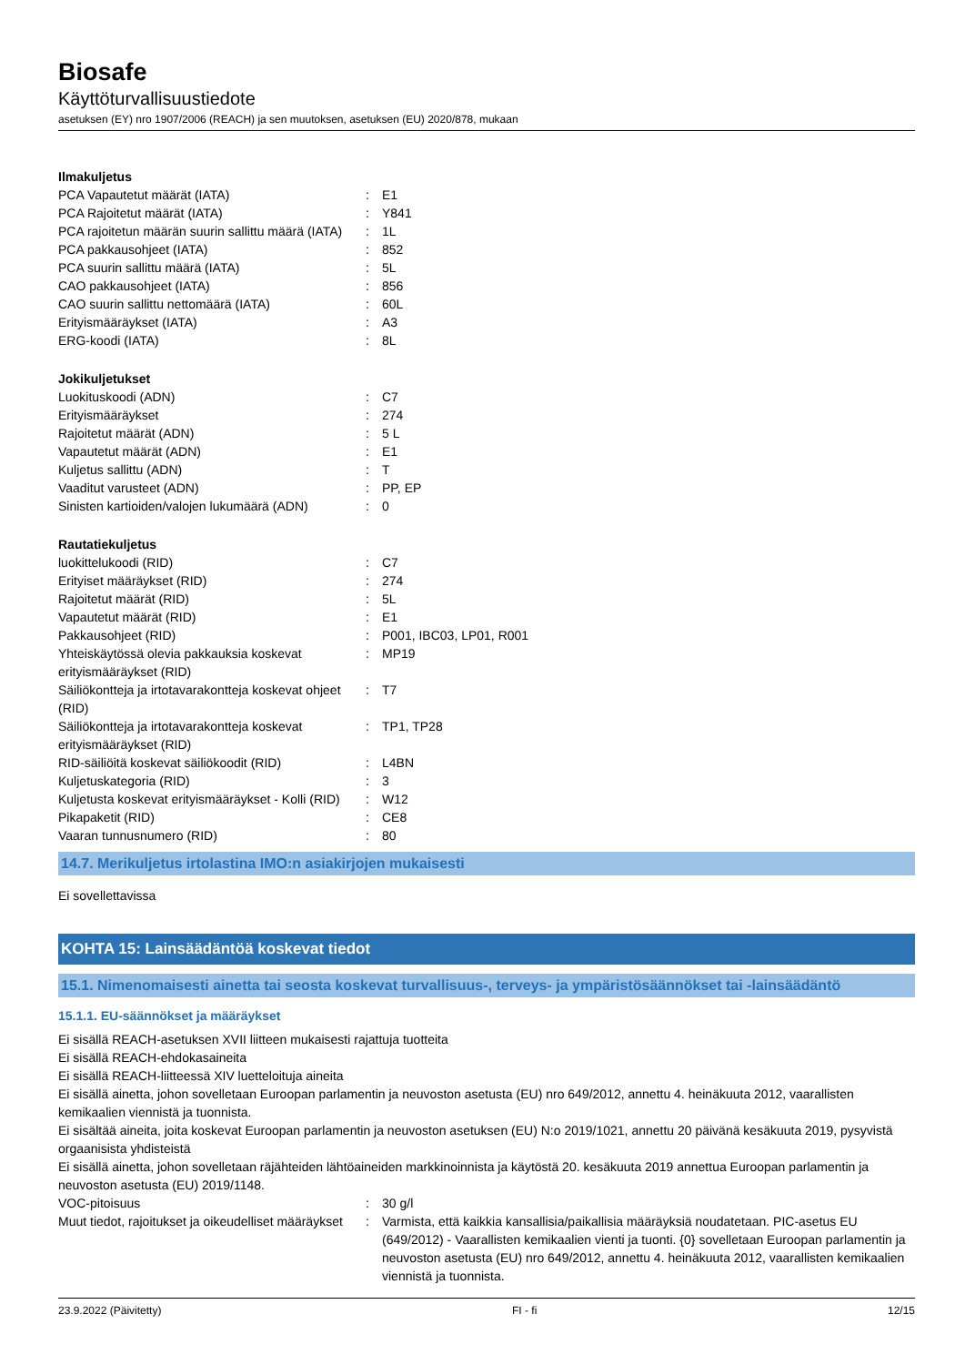Biosafe
Käyttöturvallisuustiedote
asetuksen (EY) nro 1907/2006 (REACH) ja sen muutoksen, asetuksen (EU) 2020/878, mukaan
Ilmakuljetus
| PCA Vapautetut määrät (IATA) | : | E1 |
| PCA Rajoitetut määrät (IATA) | : | Y841 |
| PCA rajoitetun määrän suurin sallittu määrä (IATA) | : | 1L |
| PCA pakkausohjeet (IATA) | : | 852 |
| PCA suurin sallittu määrä (IATA) | : | 5L |
| CAO pakkausohjeet (IATA) | : | 856 |
| CAO suurin sallittu nettomäärä (IATA) | : | 60L |
| Erityismääräykset (IATA) | : | A3 |
| ERG-koodi (IATA) | : | 8L |
Jokikuljetukset
| Luokituskoodi (ADN) | : | C7 |
| Erityismääräykset | : | 274 |
| Rajoitetut määrät (ADN) | : | 5 L |
| Vapautetut määrät (ADN) | : | E1 |
| Kuljetus sallittu (ADN) | : | T |
| Vaaditut varusteet (ADN) | : | PP, EP |
| Sinisten kartioiden/valojen lukumäärä (ADN) | : | 0 |
Rautatiekuljetus
| luokittelukoodi (RID) | : | C7 |
| Erityiset määräykset (RID) | : | 274 |
| Rajoitetut määrät (RID) | : | 5L |
| Vapautetut määrät (RID) | : | E1 |
| Pakkausohjeet (RID) | : | P001, IBC03, LP01, R001 |
| Yhteiskäytössä olevia pakkauksia koskevat erityismääräykset (RID) | : | MP19 |
| Säiliökontteja ja irtotavarakontteja koskevat ohjeet (RID) | : | T7 |
| Säiliökontteja ja irtotavarakontteja koskevat erityismääräykset (RID) | : | TP1, TP28 |
| RID-säiliöitä koskevat säiliökoodit (RID) | : | L4BN |
| Kuljetuskategoria (RID) | : | 3 |
| Kuljetusta koskevat erityismääräykset - Kolli (RID) | : | W12 |
| Pikapaketit (RID) | : | CE8 |
| Vaaran tunnusnumero (RID) | : | 80 |
14.7. Merikuljetus irtolastina IMO:n asiakirjojen mukaisesti
Ei sovellettavissa
KOHTA 15: Lainsäädäntöä koskevat tiedot
15.1. Nimenomaisesti ainetta tai seosta koskevat turvallisuus-, terveys- ja ympäristösäännökset tai -lainsäädäntö
15.1.1. EU-säännökset ja määräykset
Ei sisällä REACH-asetuksen XVII liitteen mukaisesti rajattuja tuotteita
Ei sisällä REACH-ehdokasaineita
Ei sisällä REACH-liitteessä XIV luetteloituja aineita
Ei sisällä ainetta, johon sovelletaan Euroopan parlamentin ja neuvoston asetusta (EU) nro 649/2012, annettu 4. heinäkuuta 2012, vaarallisten kemikaalien viennistä ja tuonnista.
Ei sisältää aineita, joita koskevat Euroopan parlamentin ja neuvoston asetuksen (EU) N:o 2019/1021, annettu 20 päivänä kesäkuuta 2019, pysyvistä orgaanisista yhdisteistä
Ei sisällä ainetta, johon sovelletaan räjähteiden lähtöaineiden markkinoinnista ja käytöstä 20. kesäkuuta 2019 annettua Euroopan parlamentin ja neuvoston asetusta (EU) 2019/1148.
| VOC-pitoisuus | : | 30 g/l |
| Muut tiedot, rajoitukset ja oikeudelliset määräykset | : | Varmista, että kaikkia kansallisia/paikallisia määräyksiä noudatetaan. PIC-asetus EU (649/2012) - Vaarallisten kemikaalien vienti ja tuonti. {0} sovelletaan Euroopan parlamentin ja neuvoston asetusta (EU) nro 649/2012, annettu 4. heinäkuuta 2012, vaarallisten kemikaalien viennistä ja tuonnista. |
23.9.2022 (Päivitetty) FI - fi 12/15